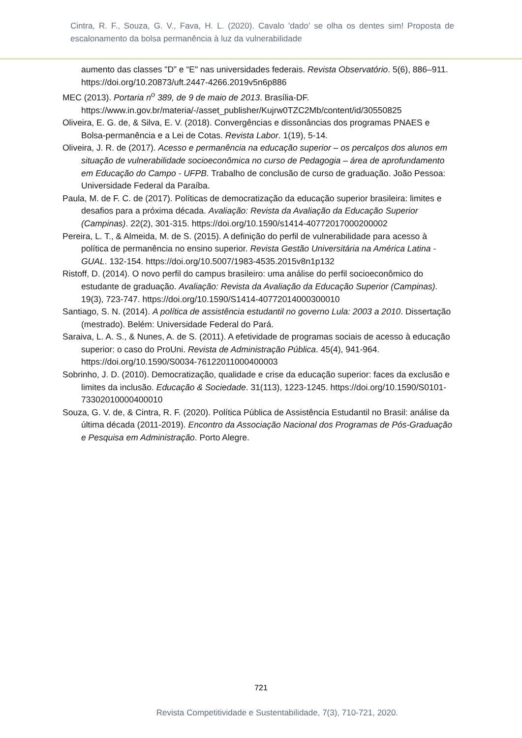Cintra, R. F., Souza, G. V., Fava, H. L. (2020). Cavalo 'dado' se olha os dentes sim! Proposta de escalonamento da bolsa permanência à luz da vulnerabilidade
aumento das classes "D” e “E" nas universidades federais. Revista Observatório. 5(6), 886–911. https://doi.org/10.20873/uft.2447-4266.2019v5n6p886
MEC (2013). Portaria n<sup>o</sup> 389, de 9 de maio de 2013. Brasília-DF. https://www.in.gov.br/materia/-/asset_publisher/Kujrw0TZC2Mb/content/id/30550825
Oliveira, E. G. de, & Silva, E. V. (2018). Convergências e dissonâncias dos programas PNAES e Bolsa-permanência e a Lei de Cotas. Revista Labor. 1(19), 5-14.
Oliveira, J. R. de (2017). Acesso e permanência na educação superior – os percalços dos alunos em situação de vulnerabilidade socioeconômica no curso de Pedagogia – área de aprofundamento em Educação do Campo - UFPB. Trabalho de conclusão de curso de graduação. João Pessoa: Universidade Federal da Paraíba.
Paula, M. de F. C. de (2017). Políticas de democratização da educação superior brasileira: limites e desafios para a próxima década. Avaliação: Revista da Avaliação da Educação Superior (Campinas). 22(2), 301-315. https://doi.org/10.1590/s1414-40772017000200002
Pereira, L. T., & Almeida, M. de S. (2015). A definição do perfil de vulnerabilidade para acesso à política de permanência no ensino superior. Revista Gestão Universitária na América Latina - GUAL. 132-154. https://doi.org/10.5007/1983-4535.2015v8n1p132
Ristoff, D. (2014). O novo perfil do campus brasileiro: uma análise do perfil socioeconômico do estudante de graduação. Avaliação: Revista da Avaliação da Educação Superior (Campinas). 19(3), 723-747. https://doi.org/10.1590/S1414-40772014000300010
Santiago, S. N. (2014). A política de assistência estudantil no governo Lula: 2003 a 2010. Dissertação (mestrado). Belém: Universidade Federal do Pará.
Saraiva, L. A. S., & Nunes, A. de S. (2011). A efetividade de programas sociais de acesso à educação superior: o caso do ProUni. Revista de Administração Pública. 45(4), 941-964. https://doi.org/10.1590/S0034-76122011000400003
Sobrinho, J. D. (2010). Democratização, qualidade e crise da educação superior: faces da exclusão e limites da inclusão. Educação & Sociedade. 31(113), 1223-1245. https://doi.org/10.1590/S0101-73302010000400010
Souza, G. V. de, & Cintra, R. F. (2020). Política Pública de Assistência Estudantil no Brasil: análise da última década (2011-2019). Encontro da Associação Nacional dos Programas de Pós-Graduação e Pesquisa em Administração. Porto Alegre.
721
Revista Competitividade e Sustentabilidade, 7(3), 710-721, 2020.